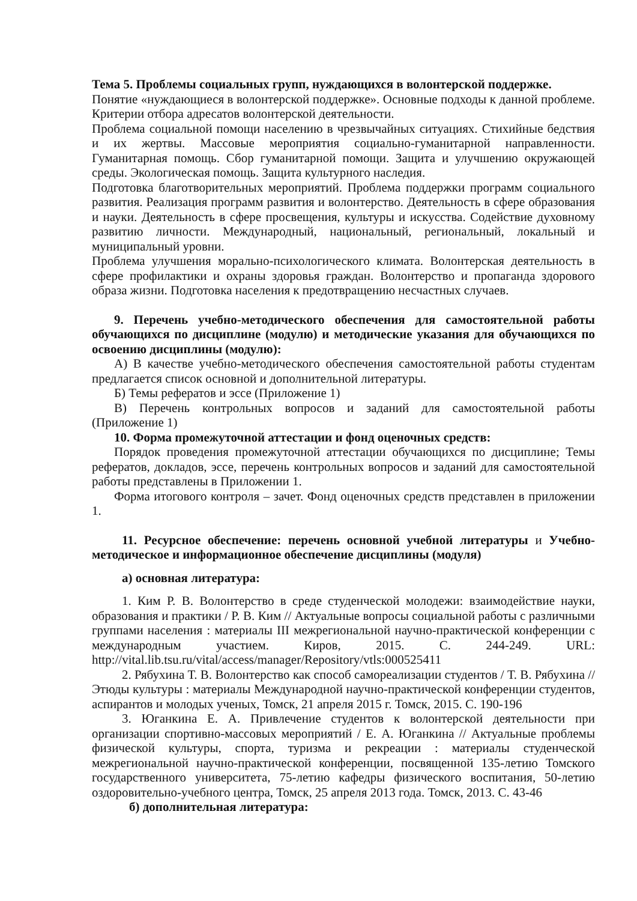Тема 5. Проблемы социальных групп, нуждающихся в волонтерской поддержке.
Понятие «нуждающиеся в волонтерской поддержке». Основные подходы к данной проблеме. Критерии отбора адресатов волонтерской деятельности.
Проблема социальной помощи населению в чрезвычайных ситуациях. Стихийные бедствия и их жертвы. Массовые мероприятия социально-гуманитарной направленности. Гуманитарная помощь. Сбор гуманитарной помощи. Защита и улучшению окружающей среды. Экологическая помощь. Защита культурного наследия.
Подготовка благотворительных мероприятий. Проблема поддержки программ социального развития. Реализация программ развития и волонтерство. Деятельность в сфере образования и науки. Деятельность в сфере просвещения, культуры и искусства. Содействие духовному развитию личности. Международный, национальный, региональный, локальный и муниципальный уровни.
Проблема улучшения морально-психологического климата. Волонтерская деятельность в сфере профилактики и охраны здоровья граждан. Волонтерство и пропаганда здорового образа жизни. Подготовка населения к предотвращению несчастных случаев.
9. Перечень учебно-методического обеспечения для самостоятельной работы обучающихся по дисциплине (модулю) и методические указания для обучающихся по освоению дисциплины (модулю):
А) В качестве учебно-методического обеспечения самостоятельной работы студентам предлагается список основной и дополнительной литературы.
Б) Темы рефератов и эссе (Приложение 1)
В) Перечень контрольных вопросов и заданий для самостоятельной работы (Приложение 1)
10. Форма промежуточной аттестации и фонд оценочных средств:
Порядок проведения промежуточной аттестации обучающихся по дисциплине; Темы рефератов, докладов, эссе, перечень контрольных вопросов и заданий для самостоятельной работы представлены в Приложении 1.
Форма итогового контроля – зачет. Фонд оценочных средств представлен в приложении 1.
11. Ресурсное обеспечение: перечень основной учебной литературы и Учебно-методическое и информационное обеспечение дисциплины (модуля)
а) основная литература:
1. Ким Р. В. Волонтерство в среде студенческой молодежи: взаимодействие науки, образования и практики / Р. В. Ким // Актуальные вопросы социальной работы с различными группами населения : материалы III межрегиональной научно-практической конференции с международным участием. Киров, 2015. С. 244-249. URL: http://vital.lib.tsu.ru/vital/access/manager/Repository/vtls:000525411
2. Рябухина Т. В. Волонтерство как способ самореализации студентов / Т. В. Рябухина // Этюды культуры : материалы Международной научно-практической конференции студентов, аспирантов и молодых ученых, Томск, 21 апреля 2015 г. Томск, 2015. С. 190-196
3. Юганкина Е. А. Привлечение студентов к волонтерской деятельности при организации спортивно-массовых мероприятий / Е. А. Юганкина // Актуальные проблемы физической культуры, спорта, туризма и рекреации : материалы студенческой межрегиональной научно-практической конференции, посвященной 135-летию Томского государственного университета, 75-летию кафедры физического воспитания, 50-летию оздоровительно-учебного центра, Томск, 25 апреля 2013 года. Томск, 2013. С. 43-46
б) дополнительная литература: